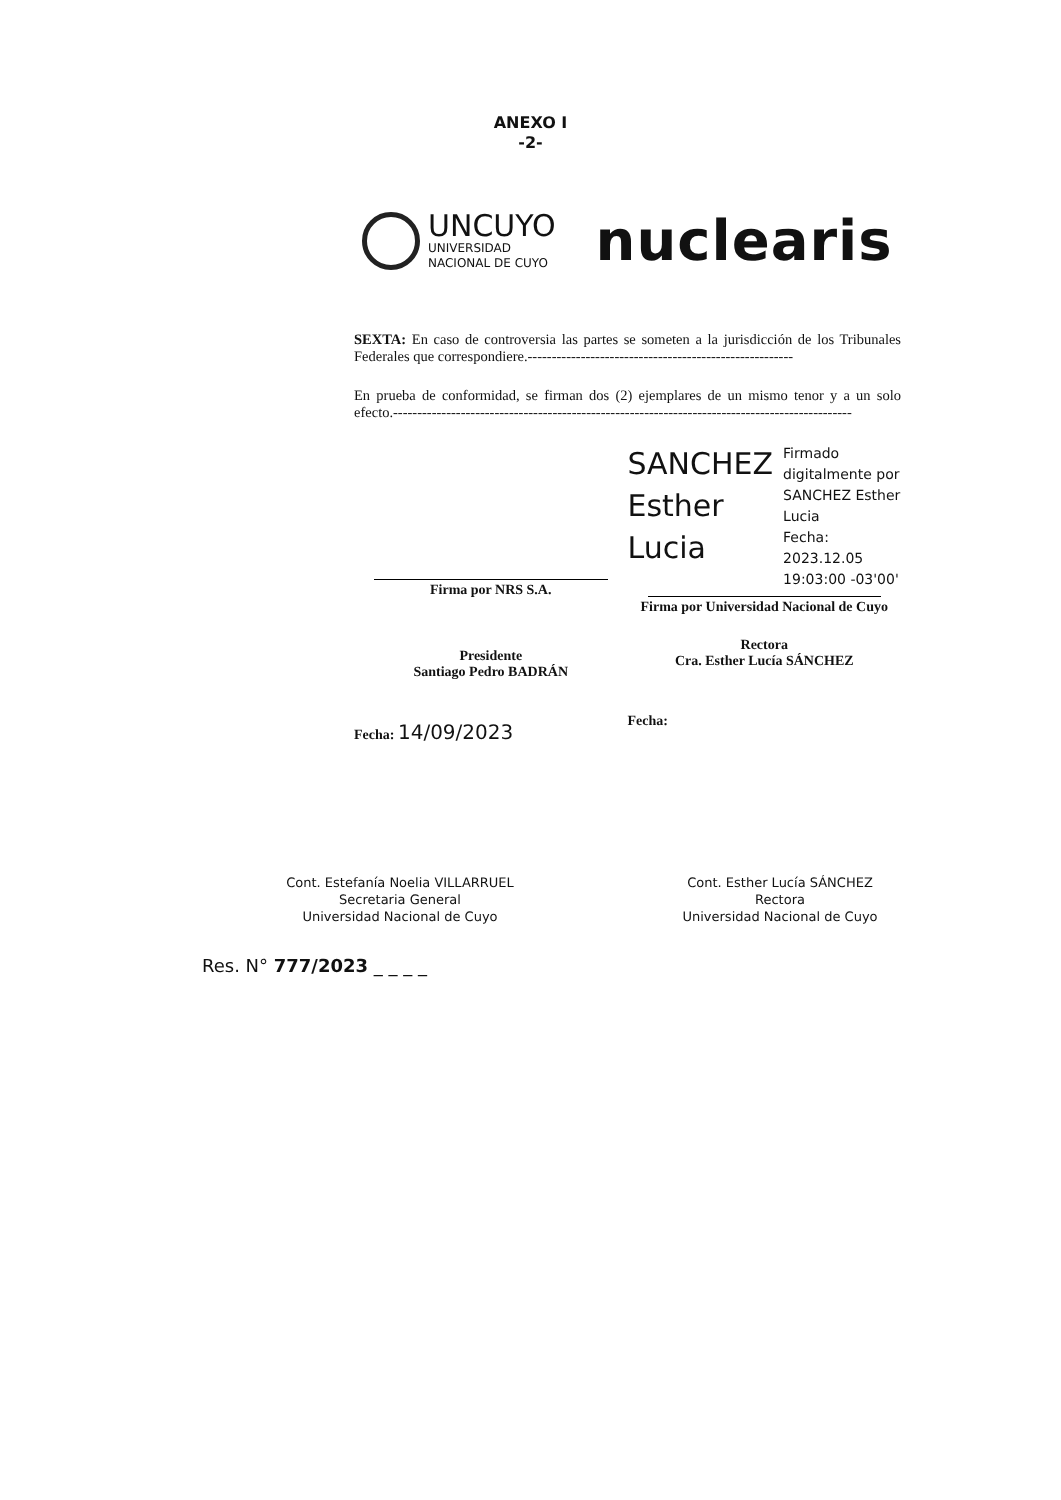ANEXO I
-2-
UNCUYO
UNIVERSIDAD
NACIONAL DE CUYO
nuclearis
SEXTA: En caso de controversia las partes se someten a la jurisdicción de los Tribunales Federales que correspondiere.-------------------------------------------------------
En prueba de conformidad, se firman dos (2) ejemplares de un mismo tenor y a un solo efecto.-----------------------------------------------------------------------------------------------
Firma por NRS S.A.
Presidente
Santiago Pedro BADRÁN
Fecha: 14/09/2023
SANCHEZ
Esther
Lucia
Firmado digitalmente por SANCHEZ Esther Lucia
Fecha: 2023.12.05
19:03:00 -03'00'
Firma por Universidad Nacional de Cuyo
Rectora
Cra. Esther Lucía SÁNCHEZ
Fecha:
Cont. Estefanía Noelia VILLARRUEL
Secretaria General
Universidad Nacional de Cuyo
Cont. Esther Lucía SÁNCHEZ
Rectora
Universidad Nacional de Cuyo
Res. N° 777/2023 _ _ _ _